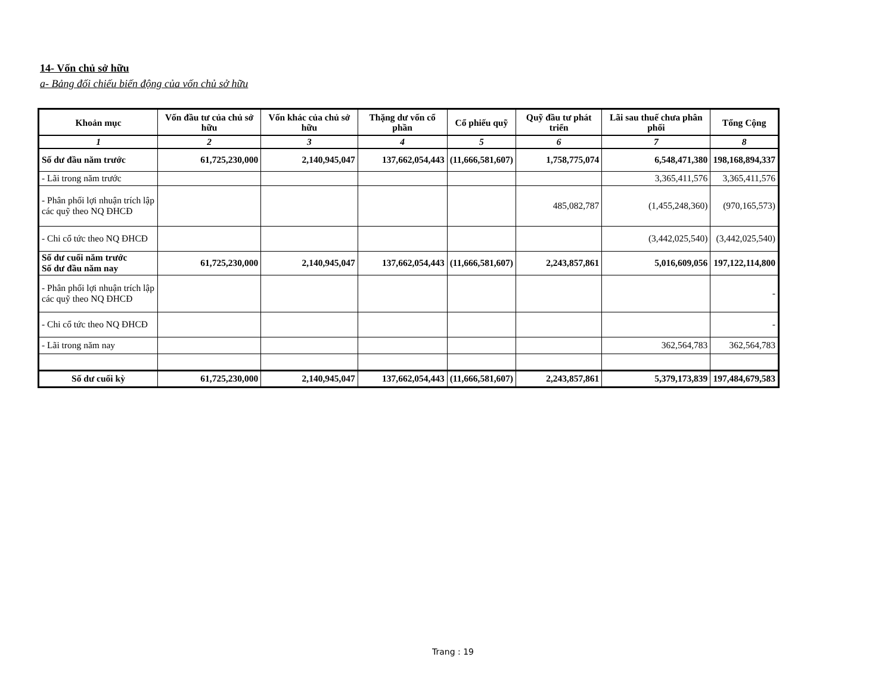14- Vốn chủ sở hữu
a- Bảng đối chiếu biến động của vốn chủ sở hữu
| Khoản mục | Vốn đầu tư của chủ sở hữu | Vốn khác của chủ sở hữu | Thặng dư vốn cổ phần | Cổ phiếu quỹ | Quỹ đầu tư phát triển | Lãi sau thuế chưa phân phối | Tổng Cộng |
| --- | --- | --- | --- | --- | --- | --- | --- |
| 1 | 2 | 3 | 4 | 5 | 6 | 7 | 8 |
| Số dư đầu năm trước | 61,725,230,000 | 2,140,945,047 | 137,662,054,443 | (11,666,581,607) | 1,758,775,074 | 6,548,471,380 | 198,168,894,337 |
| - Lãi trong năm trước | | | | | | 3,365,411,576 | 3,365,411,576 |
| - Phân phối lợi nhuận trích lập các quỹ theo NQ ĐHCĐ | | | | | 485,082,787 | (1,455,248,360) | (970,165,573) |
| - Chi cổ tức theo NQ ĐHCĐ | | | | | | (3,442,025,540) | (3,442,025,540) |
| Số dư cuối năm trước Số dư đầu năm nay | 61,725,230,000 | 2,140,945,047 | 137,662,054,443 | (11,666,581,607) | 2,243,857,861 | 5,016,609,056 | 197,122,114,800 |
| - Phân phối lợi nhuận trích lập các quỹ theo NQ ĐHCĐ | | | | | | | - |
| - Chi cổ tức theo NQ ĐHCĐ | | | | | | | - |
| - Lãi trong năm nay | | | | | | 362,564,783 | 362,564,783 |
| Số dư cuối kỳ | 61,725,230,000 | 2,140,945,047 | 137,662,054,443 | (11,666,581,607) | 2,243,857,861 | 5,379,173,839 | 197,484,679,583 |
Trang : 19